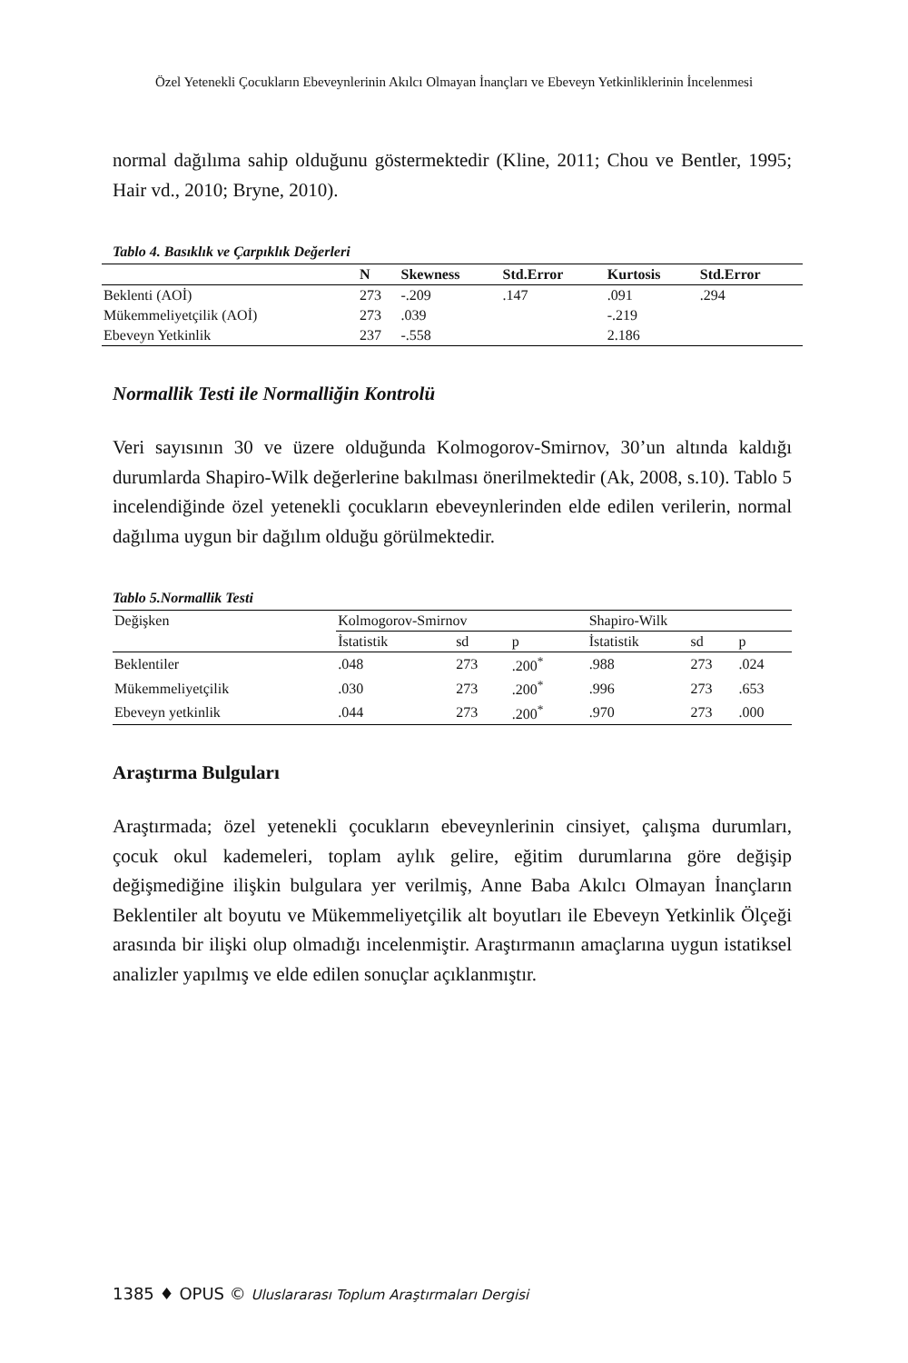Özel Yetenekli Çocukların Ebeveynlerinin Akılcı Olmayan İnançları ve Ebeveyn Yetkinliklerinin İncelenmesi
normal dağılıma sahip olduğunu göstermektedir (Kline, 2011; Chou ve Bentler, 1995; Hair vd., 2010; Bryne, 2010).
Tablo 4. Basıklık ve Çarpıklık Değerleri
| | N | Skewness | Std.Error | Kurtosis | Std.Error |
| --- | --- | --- | --- | --- | --- |
| Beklenti (AOİ) | 273 | -.209 | .147 | .091 | .294 |
| Mükemmeliyetçilik (AOİ) | 273 | .039 | | -.219 | |
| Ebeveyn Yetkinlik | 237 | -.558 | | 2.186 | |
Normallik Testi ile Normalliğin Kontrolü
Veri sayısının 30 ve üzere olduğunda Kolmogorov-Smirnov, 30’un altında kaldığı durumlarda Shapiro-Wilk değerlerine bakılması önerilmektedir (Ak, 2008, s.10). Tablo 5 incelendiğinde özel yetenekli çocukların ebeveynlerinden elde edilen verilerin, normal dağılıma uygun bir dağılım olduğu görülmektedir.
Tablo 5.Normallik Testi
| Değişken | Kolmogorov-Smirnov | | | Shapiro-Wilk | | |
| | İstatistik | sd | p | İstatistik | sd | p |
| Beklentiler | .048 | 273 | .200<sup>*</sup> | .988 | 273 | .024 |
| Mükemmeliyetçilik | .030 | 273 | .200<sup>*</sup> | .996 | 273 | .653 |
| Ebeveyn yetkinlik | .044 | 273 | .200<sup>*</sup> | .970 | 273 | .000 |
Araştırma Bulguları
Araştırmada; özel yetenekli çocukların ebeveynlerinin cinsiyet, çalışma durumları, çocuk okul kademeleri, toplam aylık gelire, eğitim durumlarına göre değişip değişmediğine ilişkin bulgulara yer verilmiş, Anne Baba Akılcı Olmayan İnançların Beklentiler alt boyutu ve Mükemmeliyetçilik alt boyutları ile Ebeveyn Yetkinlik Ölçeği arasında bir ilişki olup olmadığı incelenmiştir. Araştırmanın amaçlarına uygun istatiksel analizler yapılmış ve elde edilen sonuçlar açıklanmıştır.
1385 ♦ OPUS © Uluslararası Toplum Araştırmaları Dergisi